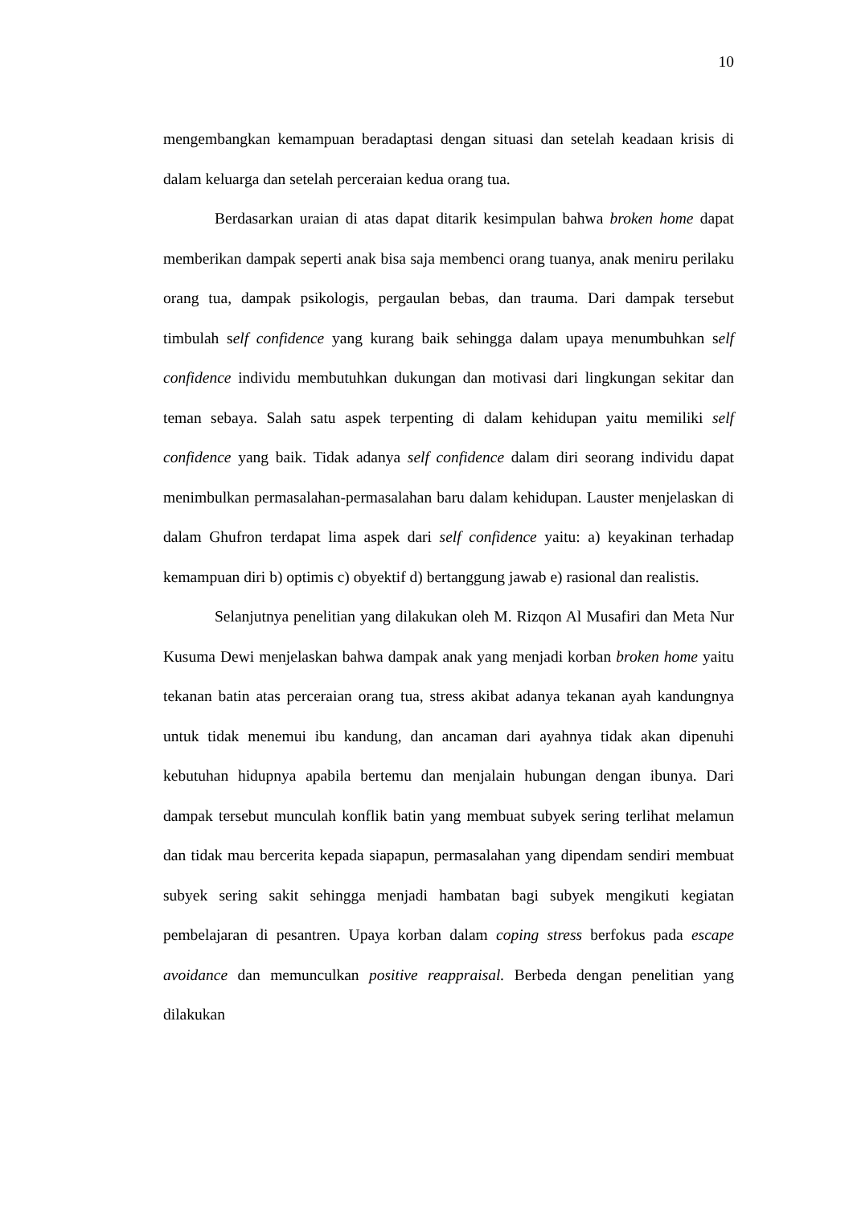10
mengembangkan kemampuan beradaptasi dengan situasi dan setelah keadaan krisis di dalam keluarga dan setelah perceraian kedua orang tua.
Berdasarkan uraian di atas dapat ditarik kesimpulan bahwa broken home dapat memberikan dampak seperti anak bisa saja membenci orang tuanya, anak meniru perilaku orang tua, dampak psikologis, pergaulan bebas, dan trauma. Dari dampak tersebut timbulah self confidence yang kurang baik sehingga dalam upaya menumbuhkan self confidence individu membutuhkan dukungan dan motivasi dari lingkungan sekitar dan teman sebaya. Salah satu aspek terpenting di dalam kehidupan yaitu memiliki self confidence yang baik. Tidak adanya self confidence dalam diri seorang individu dapat menimbulkan permasalahan-permasalahan baru dalam kehidupan. Lauster menjelaskan di dalam Ghufron terdapat lima aspek dari self confidence yaitu: a) keyakinan terhadap kemampuan diri b) optimis c) obyektif d) bertanggung jawab e) rasional dan realistis.
Selanjutnya penelitian yang dilakukan oleh M. Rizqon Al Musafiri dan Meta Nur Kusuma Dewi menjelaskan bahwa dampak anak yang menjadi korban broken home yaitu tekanan batin atas perceraian orang tua, stress akibat adanya tekanan ayah kandungnya untuk tidak menemui ibu kandung, dan ancaman dari ayahnya tidak akan dipenuhi kebutuhan hidupnya apabila bertemu dan menjalain hubungan dengan ibunya. Dari dampak tersebut munculah konflik batin yang membuat subyek sering terlihat melamun dan tidak mau bercerita kepada siapapun, permasalahan yang dipendam sendiri membuat subyek sering sakit sehingga menjadi hambatan bagi subyek mengikuti kegiatan pembelajaran di pesantren. Upaya korban dalam coping stress berfokus pada escape avoidance dan memunculkan positive reappraisal. Berbeda dengan penelitian yang dilakukan